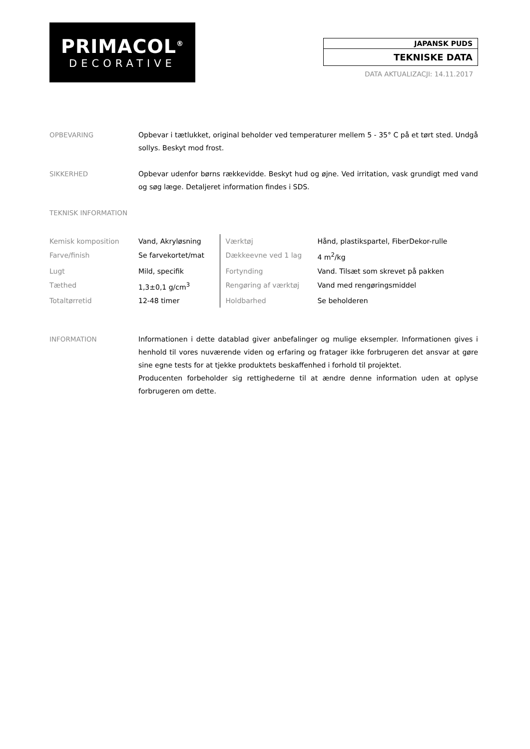PRIMACOL<sup>®</sup>
DECORATIVE
JAPANSK PUDS
TEKNISKE DATA
DATA AKTUALIZACJI: 14.11.2017
OPBEVARING Opbevar i tætlukket, original beholder ved temperaturer mellem 5 - 35° C på et tørt sted. Undgå sollys. Beskyt mod frost.
SIKKERHED Opbevar udenfor børns rækkevidde. Beskyt hud og øjne. Ved irritation, vask grundigt med vand og søg læge. Detaljeret information findes i SDS.
TEKNISK INFORMATION
| Kemisk komposition | Vand, Akryløsning | Værktøj | Hånd, plastikspartel, FiberDekor-rulle |
| Farve/finish | Se farvekortet/mat | Dækkeevne ved 1 lag | 4 m<sup>2</sup>/kg |
| Lugt | Mild, specifik | Fortynding | Vand. Tilsæt som skrevet på pakken |
| Tæthed | 1,3±0,1 g/cm<sup>3</sup> | Rengøring af værktøj | Vand med rengøringsmiddel |
| Totaltørretid | 12-48 timer | Holdbarhed | Se beholderen |
INFORMATION Informationen i dette datablad giver anbefalinger og mulige eksempler. Informationen gives i henhold til vores nuværende viden og erfaring og fratager ikke forbrugeren det ansvar at gøre sine egne tests for at tjekke produktets beskaffenhed i forhold til projektet.
Producenten forbeholder sig rettighederne til at ændre denne information uden at oplyse forbrugeren om dette.